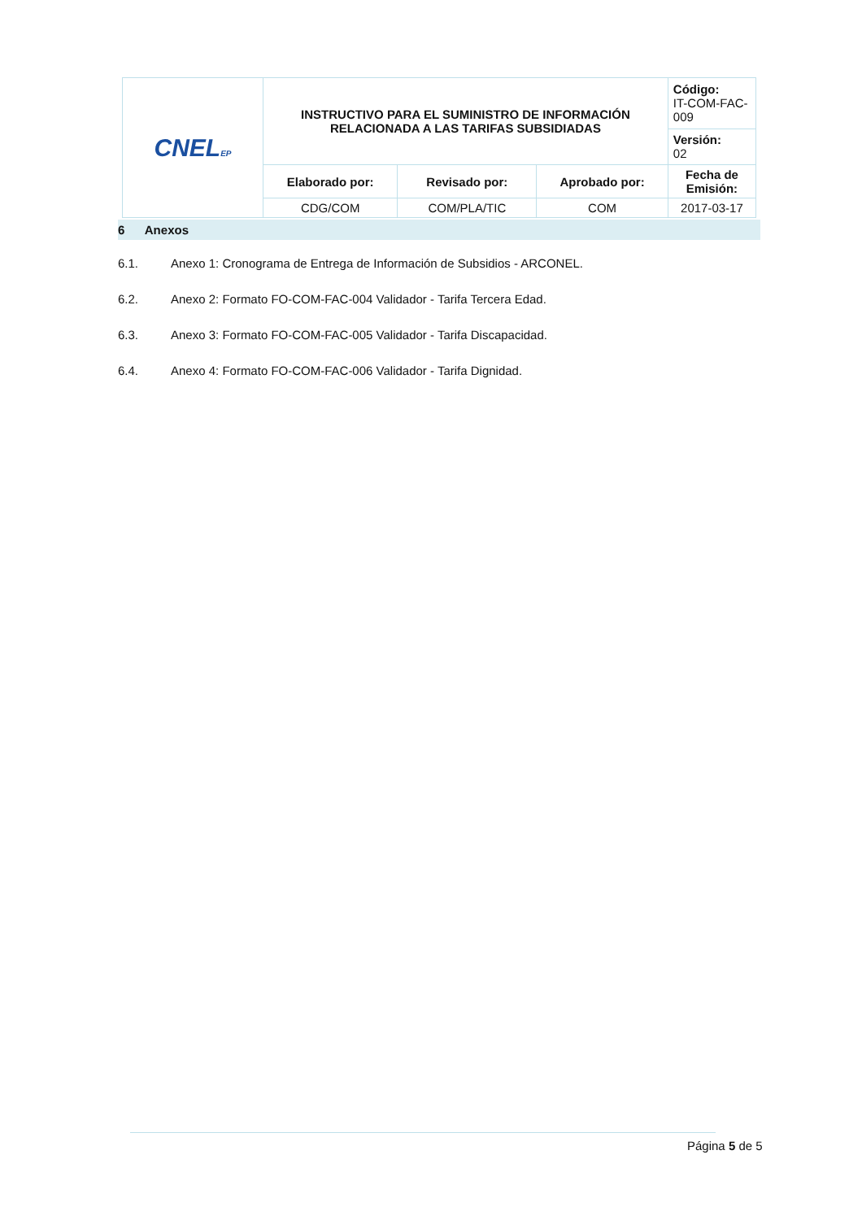| CNEL EP | INSTRUCTIVO PARA EL SUMINISTRO DE INFORMACIÓN RELACIONADA A LAS TARIFAS SUBSIDIADAS | | | Código: IT-COM-FAC-009 |
| | | | | Versión: 02 |
| | Elaborado por: | Revisado por: | Aprobado por: | Fecha de Emisión: |
| | CDG/COM | COM/PLA/TIC | COM | 2017-03-17 |
6 Anexos
6.1. Anexo 1: Cronograma de Entrega de Información de Subsidios - ARCONEL.
6.2. Anexo 2: Formato FO-COM-FAC-004 Validador - Tarifa Tercera Edad.
6.3. Anexo 3: Formato FO-COM-FAC-005 Validador - Tarifa Discapacidad.
6.4. Anexo 4: Formato FO-COM-FAC-006 Validador - Tarifa Dignidad.
Página 5 de 5